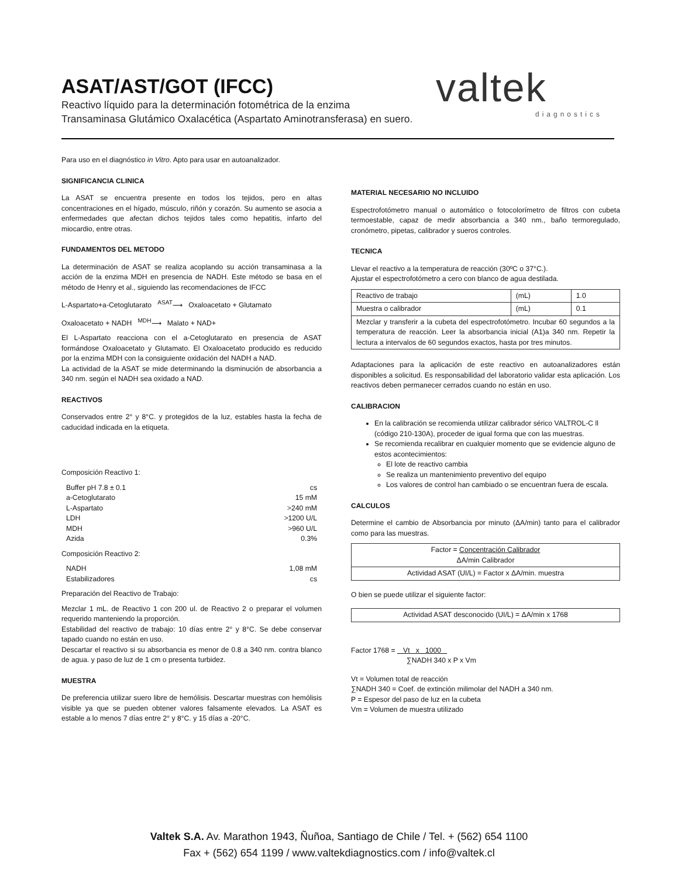valtek
diagnostics
ASAT/AST/GOT (IFCC)
Reactivo líquido para la determinación fotométrica de la enzima
Transaminasa Glutámico Oxalacética (Aspartato Aminotransferasa) en suero.
Para uso en el diagnóstico in Vitro. Apto para usar en autoanalizador.
SIGNIFICANCIA CLINICA
La ASAT se encuentra presente en todos los tejidos, pero en altas concentraciones en el hígado, músculo, riñón y corazón. Su aumento se asocia a enfermedades que afectan dichos tejidos tales como hepatitis, infarto del miocardio, entre otras.
FUNDAMENTOS DEL METODO
La determinación de ASAT se realiza acoplando su acción transaminasa a la acción de la enzima MDH en presencia de NADH. Este método se basa en el método de Henry et al., siguiendo las recomendaciones de IFCC
L-Aspartato+a-Cetoglutarato <sup>ASAT</sup>⟶ Oxaloacetato + Glutamato
Oxaloacetato + NADH <sup>MDH</sup>⟶ Malato + NAD+
El L-Aspartato reacciona con el a-Cetoglutarato en presencia de ASAT formándose Oxaloacetato y Glutamato. El Oxaloacetato producido es reducido por la enzima MDH con la consiguiente oxidación del NADH a NAD.
La actividad de la ASAT se mide determinando la disminución de absorbancia a 340 nm. según el NADH sea oxidado a NAD.
REACTIVOS
Conservados entre 2° y 8°C. y protegidos de la luz, estables hasta la fecha de caducidad indicada en la etiqueta.
Composición Reactivo 1:
| Buffer pH 7.8 ± 0.1 | cs |
| a-Cetoglutarato | 15 mM |
| L-Aspartato | >240 mM |
| LDH | >1200 U/L |
| MDH | >960 U/L |
| Azida | 0.3% |
Composición Reactivo 2:
| NADH | 1,08 mM |
| Estabilizadores | cs |
Preparación del Reactivo de Trabajo:
Mezclar 1 mL. de Reactivo 1 con 200 ul. de Reactivo 2 o preparar el volumen requerido manteniendo la proporción.
Estabilidad del reactivo de trabajo: 10 días entre 2° y 8°C. Se debe conservar tapado cuando no están en uso.
Descartar el reactivo si su absorbancia es menor de 0.8 a 340 nm. contra blanco de agua. y paso de luz de 1 cm o presenta turbidez.
MUESTRA
De preferencia utilizar suero libre de hemólisis. Descartar muestras con hemólisis visible ya que se pueden obtener valores falsamente elevados. La ASAT es estable a lo menos 7 días entre 2° y 8°C. y 15 días a -20°C.
MATERIAL NECESARIO NO INCLUIDO
Espectrofotómetro manual o automático o fotocolorímetro de filtros con cubeta termoestable, capaz de medir absorbancia a 340 nm., baño termoregulado, cronómetro, pipetas, calibrador y sueros controles.
TECNICA
Llevar el reactivo a la temperatura de reacción (30ºC o 37°C.).
Ajustar el espectrofotómetro a cero con blanco de agua destilada.
| Reactivo de trabajo | (mL) | 1.0 |
| Muestra o calibrador | (mL) | 0.1 |
| Mezclar y transferir a la cubeta del espectrofotómetro. Incubar 60 segundos a la temperatura de reacción. Leer la absorbancia inicial (A1)a 340 nm. Repetir la lectura a intervalos de 60 segundos exactos, hasta por tres minutos. | | |
Adaptaciones para la aplicación de este reactivo en autoanalizadores están disponibles a solicitud. Es responsabilidad del laboratorio validar esta aplicación. Los reactivos deben permanecer cerrados cuando no están en uso.
CALIBRACION
En la calibración se recomienda utilizar calibrador sérico VALTROL-C ll (código 210-130A), proceder de igual forma que con las muestras.
Se recomienda recalibrar en cualquier momento que se evidencie alguno de estos acontecimientos:
El lote de reactivo cambia
Se realiza un mantenimiento preventivo del equipo
Los valores de control han cambiado o se encuentran fuera de escala.
CALCULOS
Determine el cambio de Absorbancia por minuto (ΔA/min) tanto para el calibrador como para las muestras.
| Factor = Concentración Calibrador ΔA/min Calibrador |
| Actividad ASAT (UI/L) = Factor x ΔA/min. muestra |
O bien se puede utilizar el siguiente factor:
| Actividad ASAT desconocido (UI/L) = ΔA/min x 1768 |
Factor 1768 = Vt x 1000
∑NADH 340 x P x Vm
Vt = Volumen total de reacción
∑NADH 340 = Coef. de extinción milimolar del NADH a 340 nm.
P = Espesor del paso de luz en la cubeta
Vm = Volumen de muestra utilizado
Valtek S.A. Av. Marathon 1943, Ñuñoa, Santiago de Chile / Tel. + (562) 654 1100
Fax + (562) 654 1199 / www.valtekdiagnostics.com / info@valtek.cl